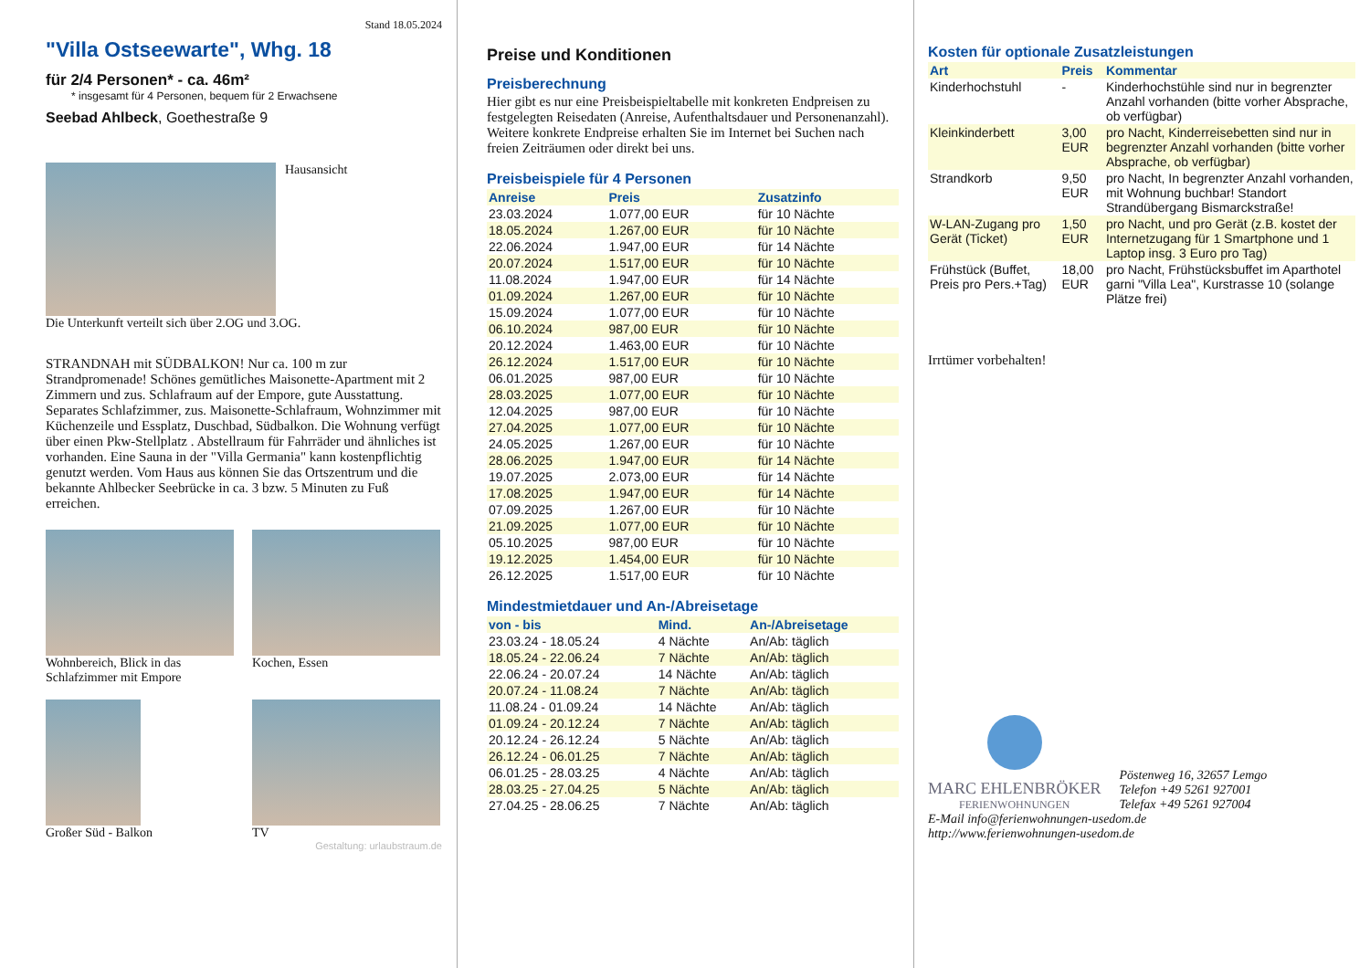Stand 18.05.2024
"Villa Ostseewarte", Whg. 18
für 2/4 Personen* - ca. 46m²
* insgesamt für 4 Personen, bequem für 2 Erwachsene
Seebad Ahlbeck, Goethestraße 9
Hausansicht
Die Unterkunft verteilt sich über 2.OG und 3.OG.
STRANDNAH mit SÜDBALKON! Nur ca. 100 m zur Strandpromenade! Schönes gemütliches Maisonette-Apartment mit 2 Zimmern und zus. Schlafraum auf der Empore, gute Ausstattung. Separates Schlafzimmer, zus. Maisonette-Schlafraum, Wohnzimmer mit Küchenzeile und Essplatz, Duschbad, Südbalkon. Die Wohnung verfügt über einen Pkw-Stellplatz . Abstellraum für Fahrräder und ähnliches ist vorhanden. Eine Sauna in der "Villa Germania" kann kostenpflichtig genutzt werden. Vom Haus aus können Sie das Ortszentrum und die bekannte Ahlbecker Seebrücke in ca. 3 bzw. 5 Minuten zu Fuß erreichen.
Wohnbereich, Blick in das Schlafzimmer mit Empore
Kochen, Essen
Großer Süd - Balkon TV
Gestaltung: urlaubstraum.de
Preise und Konditionen
Preisberechnung
Hier gibt es nur eine Preisbeispieltabelle mit konkreten Endpreisen zu festgelegten Reisedaten (Anreise, Aufenthaltsdauer und Personenanzahl). Weitere konkrete Endpreise erhalten Sie im Internet bei Suchen nach freien Zeiträumen oder direkt bei uns.
Preisbeispiele für 4 Personen
| Anreise | Preis | Zusatzinfo |
| --- | --- | --- |
| 23.03.2024 | 1.077,00 EUR | für 10 Nächte |
| 18.05.2024 | 1.267,00 EUR | für 10 Nächte |
| 22.06.2024 | 1.947,00 EUR | für 14 Nächte |
| 20.07.2024 | 1.517,00 EUR | für 10 Nächte |
| 11.08.2024 | 1.947,00 EUR | für 14 Nächte |
| 01.09.2024 | 1.267,00 EUR | für 10 Nächte |
| 15.09.2024 | 1.077,00 EUR | für 10 Nächte |
| 06.10.2024 | 987,00 EUR | für 10 Nächte |
| 20.12.2024 | 1.463,00 EUR | für 10 Nächte |
| 26.12.2024 | 1.517,00 EUR | für 10 Nächte |
| 06.01.2025 | 987,00 EUR | für 10 Nächte |
| 28.03.2025 | 1.077,00 EUR | für 10 Nächte |
| 12.04.2025 | 987,00 EUR | für 10 Nächte |
| 27.04.2025 | 1.077,00 EUR | für 10 Nächte |
| 24.05.2025 | 1.267,00 EUR | für 10 Nächte |
| 28.06.2025 | 1.947,00 EUR | für 14 Nächte |
| 19.07.2025 | 2.073,00 EUR | für 14 Nächte |
| 17.08.2025 | 1.947,00 EUR | für 14 Nächte |
| 07.09.2025 | 1.267,00 EUR | für 10 Nächte |
| 21.09.2025 | 1.077,00 EUR | für 10 Nächte |
| 05.10.2025 | 987,00 EUR | für 10 Nächte |
| 19.12.2025 | 1.454,00 EUR | für 10 Nächte |
| 26.12.2025 | 1.517,00 EUR | für 10 Nächte |
Mindestmietdauer und An-/Abreisetage
| von - bis | Mind. | An-/Abreisetage |
| --- | --- | --- |
| 23.03.24 - 18.05.24 | 4 Nächte | An/Ab: täglich |
| 18.05.24 - 22.06.24 | 7 Nächte | An/Ab: täglich |
| 22.06.24 - 20.07.24 | 14 Nächte | An/Ab: täglich |
| 20.07.24 - 11.08.24 | 7 Nächte | An/Ab: täglich |
| 11.08.24 - 01.09.24 | 14 Nächte | An/Ab: täglich |
| 01.09.24 - 20.12.24 | 7 Nächte | An/Ab: täglich |
| 20.12.24 - 26.12.24 | 5 Nächte | An/Ab: täglich |
| 26.12.24 - 06.01.25 | 7 Nächte | An/Ab: täglich |
| 06.01.25 - 28.03.25 | 4 Nächte | An/Ab: täglich |
| 28.03.25 - 27.04.25 | 5 Nächte | An/Ab: täglich |
| 27.04.25 - 28.06.25 | 7 Nächte | An/Ab: täglich |
Kosten für optionale Zusatzleistungen
| Art | Preis | Kommentar |
| --- | --- | --- |
| Kinderhochstuhl | - | Kinderhochstühle sind nur in begrenzter Anzahl vorhanden (bitte vorher Absprache, ob verfügbar) |
| Kleinkinderbett | 3,00 EUR | pro Nacht, Kinderreisebetten sind nur in begrenzter Anzahl vorhanden (bitte vorher Absprache, ob verfügbar) |
| Strandkorb | 9,50 EUR | pro Nacht, In begrenzter Anzahl vorhanden, mit Wohnung buchbar! Standort Strandübergang Bismarckstraße! |
| W-LAN-Zugang pro Gerät (Ticket) | 1,50 EUR | pro Nacht, und pro Gerät (z.B. kostet der Internetzugang für 1 Smartphone und 1 Laptop insg. 3 Euro pro Tag) |
| Frühstück (Buffet, Preis pro Pers.+Tag) | 18,00 EUR | pro Nacht, Frühstücksbuffet im Aparthotel garni "Villa Lea", Kurstrasse 10 (solange Plätze frei) |
Irrtümer vorbehalten!
MARC EHLENBRÖKER
FERIENWOHNUNGEN
Pöstenweg 16, 32657 Lemgo
Telefon +49 5261 927001
Telefax +49 5261 927004
E-Mail info@ferienwohnungen-usedom.de
http://www.ferienwohnungen-usedom.de